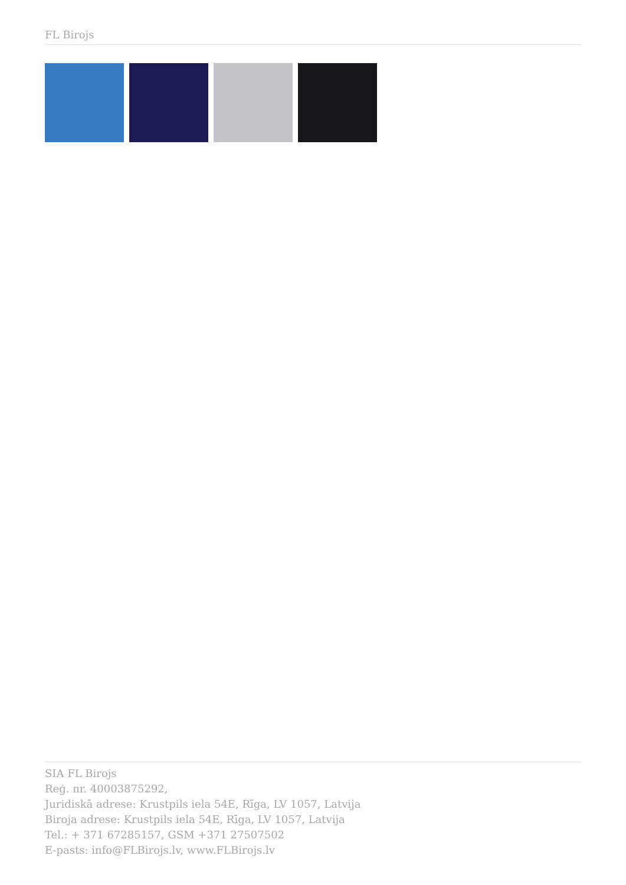FL Birojs
SIA FL Birojs
Reģ. nr. 40003875292,
Juridiskā adrese: Krustpils iela 54E, Rīga, LV 1057, Latvija
Biroja adrese: Krustpils iela 54E, Rīga, LV 1057, Latvija
Tel.: + 371 67285157, GSM +371 27507502
E-pasts: info@FLBirojs.lv, www.FLBirojs.lv